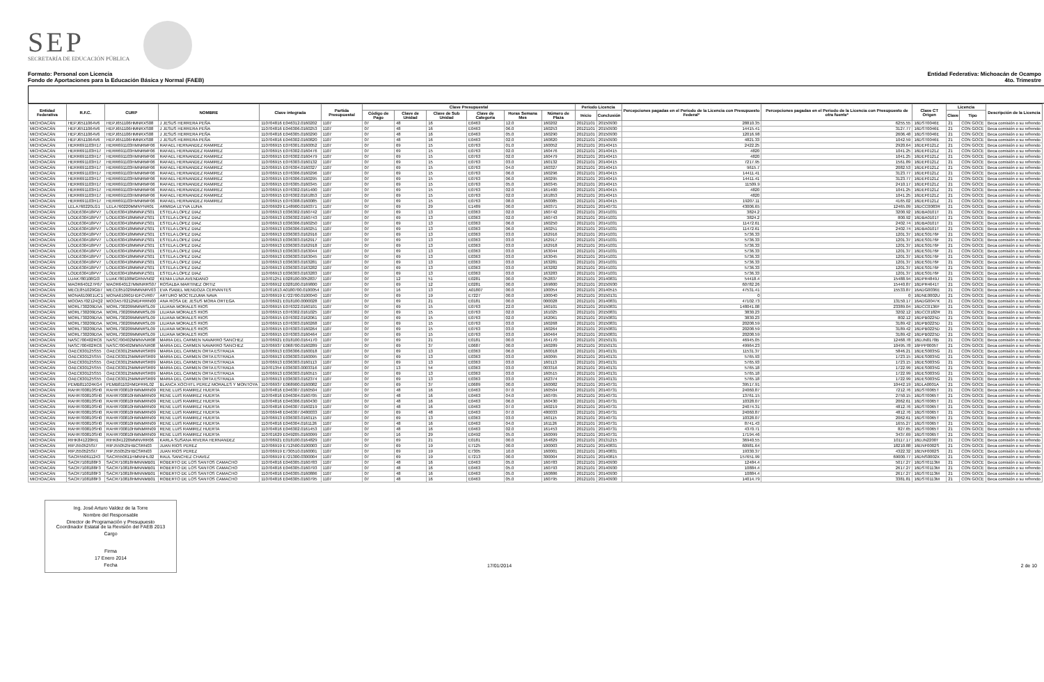SEP
SECRETARÍA DE EDUCACIÓN PÚBLICA
Formato: Personal con Licencia
Fondo de Aportaciones para la Educación Básica y Normal (FAEB)
Entidad Federativa: Michoacán de Ocampo
4to. Trimestre
| Entidad Federativa | R.F.C. | CURP | NOMBRE | Clave integrada | Partida Presupuestal | Clave Presupuestal | | | | | | Periodo Licencia | | Percepciones pagadas en el Periodo de la Licencia con Presupuesto Federal* | Percepciones pagadas en el Periodo de la Licencia con Presupuesto de otra fuente* | Clave CT Origen | Licencia | | Descripción de la Licencia |
| --- | --- | --- | --- | --- | --- | --- | --- | --- | --- | --- | --- | --- | --- | --- | --- | --- | --- | --- | --- |
| | | | | | | Código de Pago | Clave de Unidad | Clave de Sub Unidad | Clave de Categoría | Horas Semana Mes | Número de Plaza | Inicio | Conclusión | | | | Clave | Tipo | |
| MICHOACÁN | HEPJ6511064V6 | HEPJ651106HMNRXS08 | J JESUS HERRERA PEÑA | 110704816 E046312.0160202 | 1107 | 07 | 48 | 16 | E0463 | 12.0 | 160202 | 20121101 | 20150930 | 28810.35 | 6255.55 | 16DST0046E | 21 | CON GOCE | Beca comisión o su refrendo |
| MICHOACÁN | HEPJ6511064V6 | HEPJ651106HMNRXS08 | J JESUS HERRERA PEÑA | 110704816 E046306.0160253 | 1107 | 07 | 48 | 16 | E0463 | 06.0 | 160253 | 20121101 | 20150930 | 14415.41 | 3127.77 | 16DST0046E | 21 | CON GOCE | Beca comisión o su refrendo |
| MICHOACÁN | HEPJ6511064V6 | HEPJ651106HMNRXS08 | J JESUS HERRERA PEÑA | 110704816 E046305.0160290 | 1107 | 07 | 48 | 16 | E0463 | 05.0 | 160290 | 20121101 | 20150930 | 12016.98 | 2606.48 | 16DST0046E | 21 | CON GOCE | Beca comisión o su refrendo |
| MICHOACÁN | HEPJ6511064V6 | HEPJ651106HMNRXS08 | J JESUS HERRERA PEÑA | 110704816 E046302.0160820 | 1107 | 07 | 48 | 16 | E0463 | 02.0 | 160820 | 20121101 | 20150930 | 4821.33 | 1042.59 | 16DST0046E | 21 | CON GOCE | Beca comisión o su refrendo |
| MICHOACÁN | HERR691103H17 | HERR691103HMNRMF06 | RAFAEL HERNANDEZ RAMIREZ | 110706915 E076301.0160052 | 1107 | 07 | 69 | 15 | E0763 | 01.0 | 160052 | 20121101 | 20140415 | 2422.25 | 2920.64 | 16DEF0121Z | 21 | CON GOCE | Beca comisión o su refrendo |
| MICHOACÁN | HERR691103H17 | HERR691103HMNRMF06 | RAFAEL HERNANDEZ RAMIREZ | 110706915 E076302.0160476 | 1107 | 07 | 69 | 15 | E0763 | 02.0 | 160476 | 20121101 | 20140415 | 4820 | 1041.25 | 16DEF0121Z | 21 | CON GOCE | Beca comisión o su refrendo |
| MICHOACÁN | HERR691103H17 | HERR691103HMNRMF06 | RAFAEL HERNANDEZ RAMIREZ | 110706915 E076302.0160479 | 1107 | 07 | 69 | 15 | E0763 | 02.0 | 160479 | 20121101 | 20140415 | 4820 | 1041.25 | 16DEF0121Z | 21 | CON GOCE | Beca comisión o su refrendo |
| MICHOACÁN | HERR691103H17 | HERR691103HMNRMF06 | RAFAEL HERNANDEZ RAMIREZ | 110706915 E076303.0160132 | 1107 | 07 | 69 | 15 | E0763 | 03.0 | 160132 | 20121101 | 20140415 | 7217.95 | 1561.89 | 16DEF0121Z | 21 | CON GOCE | Beca comisión o su refrendo |
| MICHOACÁN | HERR691103H17 | HERR691103HMNRMF06 | RAFAEL HERNANDEZ RAMIREZ | 110706915 E076304.0160327 | 1107 | 07 | 69 | 15 | E0763 | 04.0 | 160327 | 20121101 | 20140415 | 9615.7 | 2082.53 | 16DEF0121Z | 21 | CON GOCE | Beca comisión o su refrendo |
| MICHOACÁN | HERR691103H17 | HERR691103HMNRMF06 | RAFAEL HERNANDEZ RAMIREZ | 110706915 E076306.0160296 | 1107 | 07 | 69 | 15 | E0763 | 06.0 | 160296 | 20121101 | 20140415 | 14411.41 | 3123.77 | 16DEF0121Z | 21 | CON GOCE | Beca comisión o su refrendo |
| MICHOACÁN | HERR691103H17 | HERR691103HMNRMF06 | RAFAEL HERNANDEZ RAMIREZ | 110706915 E076306.0160295 | 1107 | 07 | 69 | 15 | E0763 | 06.0 | 160295 | 20121101 | 20140415 | 14411.41 | 3123.77 | 16DEF0121Z | 21 | CON GOCE | Beca comisión o su refrendo |
| MICHOACÁN | HERR691103H17 | HERR691103HMNRMF06 | RAFAEL HERNANDEZ RAMIREZ | 110706915 E076305.0160345 | 1107 | 07 | 69 | 15 | E0763 | 05.0 | 160345 | 20121101 | 20140415 | 11509.9 | 2410.17 | 16DEF0121Z | 21 | CON GOCE | Beca comisión o su refrendo |
| MICHOACÁN | HERR691103H17 | HERR691103HMNRMF06 | RAFAEL HERNANDEZ RAMIREZ | 110706915 E076302.0161400 | 1107 | 07 | 69 | 15 | E0763 | 02.0 | 161400 | 20121101 | 20140415 | 4820 | 1041.25 | 16DEF0121Z | 21 | CON GOCE | Beca comisión o su refrendo |
| MICHOACÁN | HERR691103H17 | HERR691103HMNRMF06 | RAFAEL HERNANDEZ RAMIREZ | 110706915 E076302.0161853 | 1107 | 07 | 69 | 15 | E0763 | 02.0 | 161853 | 20121101 | 20140415 | 4820 | 1041.25 | 16DEF0121Z | 21 | CON GOCE | Beca comisión o su refrendo |
| MICHOACÁN | HERR691103H17 | HERR691103HMNRMF06 | RAFAEL HERNANDEZ RAMIREZ | 110706915 E076308.0160085 | 1107 | 07 | 69 | 15 | E0763 | 08.0 | 160085 | 20121101 | 20140415 | 19207.11 | 4165.02 | 16DEF0121Z | 21 | CON GOCE | Beca comisión o su refrendo |
| MICHOACÁN | LELA760220LG1 | LELA760220MMNYNR01 | ARMIDA LEYVA LUNA | 110706929 E148900.0160371 | 1107 | 07 | 69 | 29 | E1489 | 00.0 | 160371 | 20121101 | 20140731 | 43006.65 | 12465.09 | 16DCC0083R | 21 | CON GOCE | Beca comisión o su refrendo |
| MICHOACÁN | LODE630418PV7 | LODE630418MMNPZS01 | ESTELA LOPEZ DIAZ | 110706913 E036302.0160742 | 1107 | 07 | 69 | 13 | E0363 | 02.0 | 160742 | 20121101 | 20141031 | 3824.2 | 3200.92 | 16DBA0101T | 21 | CON GOCE | Beca comisión o su refrendo |
| MICHOACÁN | LODE630418PV7 | LODE630418MMNPZS01 | ESTELA LOPEZ DIAZ | 110706913 E036302.0160743 | 1107 | 07 | 69 | 13 | E0363 | 02.0 | 160743 | 20121101 | 20141031 | 3824.2 | 800.92 | 16DBA0101T | 21 | CON GOCE | Beca comisión o su refrendo |
| MICHOACÁN | LODE630418PV7 | LODE630418MMNPZS01 | ESTELA LOPEZ DIAZ | 110706913 E036306.0160250 | 1107 | 07 | 69 | 13 | E0363 | 06.0 | 160250 | 20121101 | 20141031 | 11472.61 | 2402.74 | 16DBA0101T | 21 | CON GOCE | Beca comisión o su refrendo |
| MICHOACÁN | LODE630418PV7 | LODE630418MMNPZS01 | ESTELA LOPEZ DIAZ | 110706913 E036306.0160251 | 1107 | 07 | 69 | 13 | E0363 | 06.0 | 160251 | 20121101 | 20141031 | 11472.61 | 2402.74 | 16DBA0101T | 21 | CON GOCE | Beca comisión o su refrendo |
| MICHOACÁN | LODE630418PV7 | LODE630418MMNPZS01 | ESTELA LOPEZ DIAZ | 110706913 E036303.0162916 | 1107 | 07 | 69 | 13 | E0363 | 03.0 | 162916 | 20121101 | 20141031 | 5736.33 | 1201.37 | 16DES0176F | 21 | CON GOCE | Beca comisión o su refrendo |
| MICHOACÁN | LODE630418PV7 | LODE630418MMNPZS01 | ESTELA LOPEZ DIAZ | 110706913 E036303.0162917 | 1107 | 07 | 69 | 13 | E0363 | 03.0 | 162917 | 20121101 | 20141031 | 5736.33 | 1201.37 | 16DES0176F | 21 | CON GOCE | Beca comisión o su refrendo |
| MICHOACÁN | LODE630418PV7 | LODE630418MMNPZS01 | ESTELA LOPEZ DIAZ | 110706913 E036303.0162918 | 1107 | 07 | 69 | 13 | E0363 | 03.0 | 162918 | 20121101 | 20141031 | 5736.33 | 1201.37 | 16DES0176F | 21 | CON GOCE | Beca comisión o su refrendo |
| MICHOACÁN | LODE630418PV7 | LODE630418MMNPZS01 | ESTELA LOPEZ DIAZ | 110706913 E036303.0163044 | 1107 | 07 | 69 | 13 | E0363 | 03.0 | 163044 | 20121101 | 20141031 | 5736.33 | 1201.37 | 16DES0176F | 21 | CON GOCE | Beca comisión o su refrendo |
| MICHOACÁN | LODE630418PV7 | LODE630418MMNPZS01 | ESTELA LOPEZ DIAZ | 110706913 E036303.0163045 | 1107 | 07 | 69 | 13 | E0363 | 03.0 | 163045 | 20121101 | 20141031 | 5736.33 | 1201.37 | 16DES0176F | 21 | CON GOCE | Beca comisión o su refrendo |
| MICHOACÁN | LODE630418PV7 | LODE630418MMNPZS01 | ESTELA LOPEZ DIAZ | 110706913 E036303.0163281 | 1107 | 07 | 69 | 13 | E0363 | 03.0 | 163281 | 20121101 | 20141031 | 5736.33 | 1201.37 | 16DES0176F | 21 | CON GOCE | Beca comisión o su refrendo |
| MICHOACÁN | LODE630418PV7 | LODE630418MMNPZS01 | ESTELA LOPEZ DIAZ | 110706913 E036303.0163282 | 1107 | 07 | 69 | 13 | E0363 | 03.0 | 163282 | 20121101 | 20141031 | 5736.33 | 1201.37 | 16DES0176F | 21 | CON GOCE | Beca comisión o su refrendo |
| MICHOACÁN | LODE630418PV7 | LODE630418MMNPZS01 | ESTELA LOPEZ DIAZ | 110706913 E036303.0163283 | 1107 | 07 | 69 | 13 | E0363 | 03.0 | 163283 | 20121101 | 20141031 | 5736.33 | 1201.37 | 16DES0176F | 21 | CON GOCE | Beca comisión o su refrendo |
| MICHOACÁN | LUAK780108GI3 | LUAK780108MGRNVN02 | KENIA LUNA AVENDANO | 110701251 E028100.0052837 | 1107 | 07 | 12 | 51 | E0281 | 00.0 | 052837 | 20121101 | 20140831 | 54418.4 | 15488.94 | 16DPR4849J | 21 | CON GOCE | Beca comisión o su refrendo |
| MICHOACÁN | MAOR640127P67 | MAOR640127MMNRRS07 | ROSALBA MARTINEZ ORTIZ | 110706912 E028100.0169800 | 1107 | 07 | 69 | 12 | E0281 | 00.0 | 169800 | 20121101 | 20150930 | 60782.26 | 15440.87 | 16DPR4641T | 21 | CON GOCE | Beca comisión o su refrendo |
| MICHOACÁN | MECE851029GB7 | MECE851029MMNNRV03 | EVA ISABEL MENDOZA CERVANTES | 110701613 A0180700.0100054 | 1107 | 07 | 16 | 13 | A01807 | 00.0 | 100054 | 20121101 | 20140515 | 47531.41 | 15533.87 | 16ADG0036E | 21 | CON GOCE | Beca comisión o su refrendo |
| MICHOACÁN | MONA610901UC1 | MONA610901HDFCVR07 | ARTURO MOCTEZUMA NAVA | 110706919 E722700.0100040 | 1107 | 07 | 69 | 19 | E7227 | 00.0 | 100040 | 20121101 | 20150131 | 0 | 0 | 16DNE0002U | 21 | CON GOCE | Beca comisión o su refrendo |
| MICHOACÁN | MOOA5702124Q2 | MOOA570212MDFRRN00 | ANA ROSA DE JESUS MORA ORTEGA | 110706921 E018100.0000028 | 1107 | 07 | 69 | 21 | E0181 | 00.0 | 000028 | 20121101 | 20140831 | 47102.73 | 13150.17 | 16ADG0047K | 21 | CON GOCE | Beca comisión o su refrendo |
| MICHOACÁN | MORL730209D5A | MORL730209MMNRSL09 | LILIANA MORALES RIOS | 110706915 E076322.0160101 | 1107 | 07 | 69 | 15 | E0763 | 22.0 | 160101 | 20121101 | 20150831 | 148041.08 | 23389.04 | 16DCC0136F | 21 | CON GOCE | Beca comisión o su refrendo |
| MICHOACÁN | MORL730209D5A | MORL730209MMNRSL09 | LILIANA MORALES RIOS | 110706915 E076302.0161025 | 1107 | 07 | 69 | 15 | E0763 | 02.0 | 161025 | 20121101 | 20150831 | 3830.23 | 3202.12 | 16DCC0182R | 21 | CON GOCE | Beca comisión o su refrendo |
| MICHOACÁN | MORL730209D5A | MORL730209MMNRSL09 | LILIANA MORALES RIOS | 110706915 E076302.0162061 | 1107 | 07 | 69 | 15 | E0763 | 02.0 | 162061 | 20121101 | 20150831 | 3830.23 | 802.12 | 16DPB0225D | 21 | CON GOCE | Beca comisión o su refrendo |
| MICHOACÁN | MORL730209D5A | MORL730209MMNRSL09 | LILIANA MORALES RIOS | 110706915 E076303.0160268 | 1107 | 07 | 69 | 15 | E0763 | 03.0 | 160268 | 20121101 | 20150831 | 20208.59 | 3189.42 | 16DPB0225D | 21 | CON GOCE | Beca comisión o su refrendo |
| MICHOACÁN | MORL730209D5A | MORL730209MMNRSL09 | LILIANA MORALES RIOS | 110706915 E076303.0160264 | 1107 | 07 | 69 | 15 | E0763 | 03.0 | 160264 | 20121101 | 20150831 | 20208.59 | 3189.42 | 16DPB0225D | 21 | CON GOCE | Beca comisión o su refrendo |
| MICHOACÁN | MORL730209D5A | MORL730209MMNRSL09 | LILIANA MORALES RIOS | 110706915 E076303.0160464 | 1107 | 07 | 69 | 15 | E0763 | 03.0 | 160464 | 20121101 | 20150831 | 20208.59 | 3189.42 | 16DPB0225D | 21 | CON GOCE | Beca comisión o su refrendo |
| MICHOACÁN | NASC700402RC6 | NASC700402MMNVNR08 | MARIA DEL CARMEN NAVARRO SANCHEZ | 110706921 E018100.0164170 | 1107 | 07 | 69 | 21 | E0181 | 00.0 | 164170 | 20121101 | 20150131 | 46945.05 | 12468.78 | 16DJN0170B | 21 | CON GOCE | Beca comisión o su refrendo |
| MICHOACÁN | NASC700402RC6 | NASC700402MMNVNR08 | MARIA DEL CARMEN NAVARRO SANCHEZ | 110706937 E068700.0160289 | 1107 | 07 | 69 | 37 | E0687 | 00.0 | 160289 | 20121101 | 20150131 | 49964.23 | 10495.78 | 16FPP0005T | 21 | CON GOCE | Beca comisión o su refrendo |
| MICHOACÁN | OAEC630125S55 | OAEC630125MMNRSR09 | MARIA DEL CARMEN ORTA ESTRADA | 110706913 E036306.0160018 | 1107 | 07 | 69 | 13 | E0363 | 06.0 | 160018 | 20121101 | 20140131 | 11531.37 | 5846.21 | 16DES0035G | 21 | CON GOCE | Beca comisión o su refrendo |
| MICHOACÁN | OAEC630125S55 | OAEC630125MMNRSR09 | MARIA DEL CARMEN ORTA ESTRADA | 110706913 E036303.0160095 | 1107 | 07 | 69 | 13 | E0363 | 03.0 | 160095 | 20121101 | 20140131 | 5765.93 | 1723.15 | 16DES0035G | 21 | CON GOCE | Beca comisión o su refrendo |
| MICHOACÁN | OAEC630125S55 | OAEC630125MMNRSR09 | MARIA DEL CARMEN ORTA ESTRADA | 110706913 E036303.0160113 | 1107 | 07 | 69 | 13 | E0363 | 03.0 | 160113 | 20121101 | 20140131 | 5765.93 | 1723.15 | 16DES0035G | 21 | CON GOCE | Beca comisión o su refrendo |
| MICHOACÁN | OAEC630125S55 | OAEC630125MMNRSR09 | MARIA DEL CARMEN ORTA ESTRADA | 110701354 E036303.0003316 | 1107 | 07 | 13 | 54 | E0363 | 03.0 | 003316 | 20121101 | 20140131 | 5765.18 | 1722.99 | 16DES0035G | 21 | CON GOCE | Beca comisión o su refrendo |
| MICHOACÁN | OAEC630125S55 | OAEC630125MMNRSR09 | MARIA DEL CARMEN ORTA ESTRADA | 110706913 E036303.0160515 | 1107 | 07 | 69 | 13 | E0363 | 03.0 | 160515 | 20121101 | 20140131 | 5765.18 | 1722.99 | 16DES0035G | 21 | CON GOCE | Beca comisión o su refrendo |
| MICHOACÁN | OAEC630125S55 | OAEC630125MMNRSR09 | MARIA DEL CARMEN ORTA ESTRADA | 110706913 E036303.0162374 | 1107 | 07 | 69 | 13 | E0363 | 03.0 | 162374 | 20121101 | 20140131 | 5765.18 | 1722.99 | 16DES0035G | 21 | CON GOCE | Beca comisión o su refrendo |
| MICHOACÁN | PEMB811024KG4 | PEMB811024MDFRRL02 | BLANCA XOCHITL PEREZ MORALES Y MONTOYA | 110706937 E068900.0160082 | 1107 | 07 | 69 | 37 | E0689 | 00.0 | 160082 | 20121101 | 20140731 | 39517.91 | 10442.19 | 16DLA0001A | 21 | CON GOCE | Beca comisión o su refrendo |
| MICHOACÁN | RAHR700810SH0 | RAHR700810HMNMRN09 | RENE LUIS RAMIREZ HUERTA | 110704816 E046307.0160504 | 1107 | 07 | 48 | 16 | E0463 | 07.0 | 160504 | 20121101 | 20140731 | 24060.87 | 7212.76 | 16DST0065T | 21 | CON GOCE | Beca comisión o su refrendo |
| MICHOACÁN | RAHR700810SH0 | RAHR700810HMNMRN09 | RENE LUIS RAMIREZ HUERTA | 110704816 E046304.0160705 | 1107 | 07 | 48 | 16 | E0463 | 04.0 | 160705 | 20121101 | 20140731 | 13761.15 | 2750.15 | 16DST0065T | 21 | CON GOCE | Beca comisión o su refrendo |
| MICHOACÁN | RAHR700810SH0 | RAHR700810HMNMRN09 | RENE LUIS RAMIREZ HUERTA | 110704816 E046306.0160430 | 1107 | 07 | 48 | 16 | E0463 | 06.0 | 160430 | 20121101 | 20140731 | 10328.07 | 2062.61 | 16DST0065T | 21 | CON GOCE | Beca comisión o su refrendo |
| MICHOACÁN | RAHR700810SH0 | RAHR700810HMNMRN09 | RENE LUIS RAMIREZ HUERTA | 110704816 E046307.0160219 | 1107 | 07 | 48 | 16 | E0463 | 07.0 | 160219 | 20121101 | 20140731 | 24074.31 | 4812.76 | 16DST0065T | 21 | CON GOCE | Beca comisión o su refrendo |
| MICHOACÁN | RAHR700810SH0 | RAHR700810HMNMRN09 | RENE LUIS RAMIREZ HUERTA | 110706948 E046307.0480033 | 1107 | 07 | 69 | 48 | E0463 | 07.0 | 480033 | 20121101 | 20140731 | 24060.87 | 4812.76 | 16DST0065T | 21 | CON GOCE | Beca comisión o su refrendo |
| MICHOACÁN | RAHR700810SH0 | RAHR700810HMNMRN09 | RENE LUIS RAMIREZ HUERTA | 110706913 E036303.0160115 | 1107 | 07 | 69 | 13 | E0363 | 03.0 | 160115 | 20121101 | 20140731 | 10328.07 | 2062.61 | 16DST0065T | 21 | CON GOCE | Beca comisión o su refrendo |
| MICHOACÁN | RAHR700810SH0 | RAHR700810HMNMRN09 | RENE LUIS RAMIREZ HUERTA | 110704816 E046304.0161126 | 1107 | 07 | 48 | 16 | E0463 | 04.0 | 161126 | 20121101 | 20140731 | 8741.43 | 1655.27 | 16DST0065T | 21 | CON GOCE | Beca comisión o su refrendo |
| MICHOACÁN | RAHR700810SH0 | RAHR700810HMNMRN09 | RENE LUIS RAMIREZ HUERTA | 110704816 E046302.0161453 | 1107 | 07 | 48 | 16 | E0463 | 02.0 | 161453 | 20121101 | 20140731 | 4370.71 | 827.65 | 16DST0065T | 21 | CON GOCE | Beca comisión o su refrendo |
| MICHOACÁN | RAHR700810SH0 | RAHR700810HMNMRN09 | RENE LUIS RAMIREZ HUERTA | 110701629 E049205.0160099 | 1107 | 07 | 16 | 29 | E0492 | 05.0 | 160099 | 20121101 | 20140731 | 17194.46 | 3437.69 | 16DST0065T | 21 | CON GOCE | Beca comisión o su refrendo |
| MICHOACÁN | RIHK841220RI1 | RIHK841220MMNVRR06 | KARLA SUSANA RIVERA HERNANDEZ | 110706921 E018100.0164829 | 1107 | 07 | 69 | 21 | E0181 | 00.0 | 164829 | 20121101 | 20131215 | 36940.55 | 10117.17 | 16DJN2200T | 21 | CON GOCE | Beca comisión o su refrendo |
| MICHOACÁN | RIPJ550525SI7 | RIPJ550525HBCSRN03 | JUAN RIOS PEREZ | 110706919 E712500.0100003 | 1107 | 07 | 69 | 19 | E7125 | 00.0 | 100003 | 20121101 | 20140831 | 60981.64 | 18210.88 | 16ENF0002S | 21 | CON GOCE | Beca comisión o su refrendo |
| MICHOACÁN | RIPJ550525SI7 | RIPJ550525HBCSRN03 | JUAN RIOS PEREZ | 110706919 E730510.0160001 | 1107 | 07 | 69 | 19 | E7305 | 10.0 | 160001 | 20121101 | 20140831 | 19330.37 | 4322.32 | 16ENF0002S | 21 | CON GOCE | Beca comisión o su refrendo |
| MICHOACÁN | SACR550611243 | SACR550611HMNNHL02 | RAUL SANCHEZ CHAVEZ | 110706919 E721300.0300004 | 1107 | 07 | 69 | 19 | E7213 | 00.0 | 300004 | 20121101 | 20140815 | 157651.99 | 69000.77 | 16DNS0002X | 21 | CON GOCE | Beca comisión o su refrendo |
| MICHOACÁN | SACR7108188F3 | SACR710818HMNNMB01 | ROBERTO DE LOS SANTOS CAMACHO | 110704816 E046305.0160783 | 1107 | 07 | 48 | 16 | E0463 | 05.0 | 160783 | 20121101 | 20140930 | 12484.4 | 5017.27 | 16DST0113M | 21 | CON GOCE | Beca comisión o su refrendo |
| MICHOACÁN | SACR7108188F3 | SACR710818HMNNMB01 | ROBERTO DE LOS SANTOS CAMACHO | 110704816 E046305.0160793 | 1107 | 07 | 48 | 16 | E0463 | 05.0 | 160793 | 20121101 | 20140930 | 10884.4 | 2617.27 | 16DST0113M | 21 | CON GOCE | Beca comisión o su refrendo |
| MICHOACÁN | SACR7108188F3 | SACR710818HMNNMB01 | ROBERTO DE LOS SANTOS CAMACHO | 110704816 E046305.0160886 | 1107 | 07 | 48 | 16 | E0463 | 05.0 | 160886 | 20121101 | 20140930 | 10884.4 | 2617.27 | 16DST0113M | 21 | CON GOCE | Beca comisión o su refrendo |
| MICHOACÁN | SACR7108188F3 | SACR710818HMNNMB01 | ROBERTO DE LOS SANTOS CAMACHO | 110704816 E046305.0160795 | 1107 | 07 | 48 | 16 | E0463 | 05.0 | 160795 | 20121101 | 20140930 | 14014.79 | 3381.81 | 16DST0113M | 21 | CON GOCE | Beca comisión o su refrendo |
Ing. José Arturo Valdez de la Torre
Nombre del Responsable
Director de Programación y Presupuesto
Coordinador Estatal de la Revisión del FAEB 2013
Cargo
Firma
17 Enero 2014
Fecha
17/01/2014 2 de 10